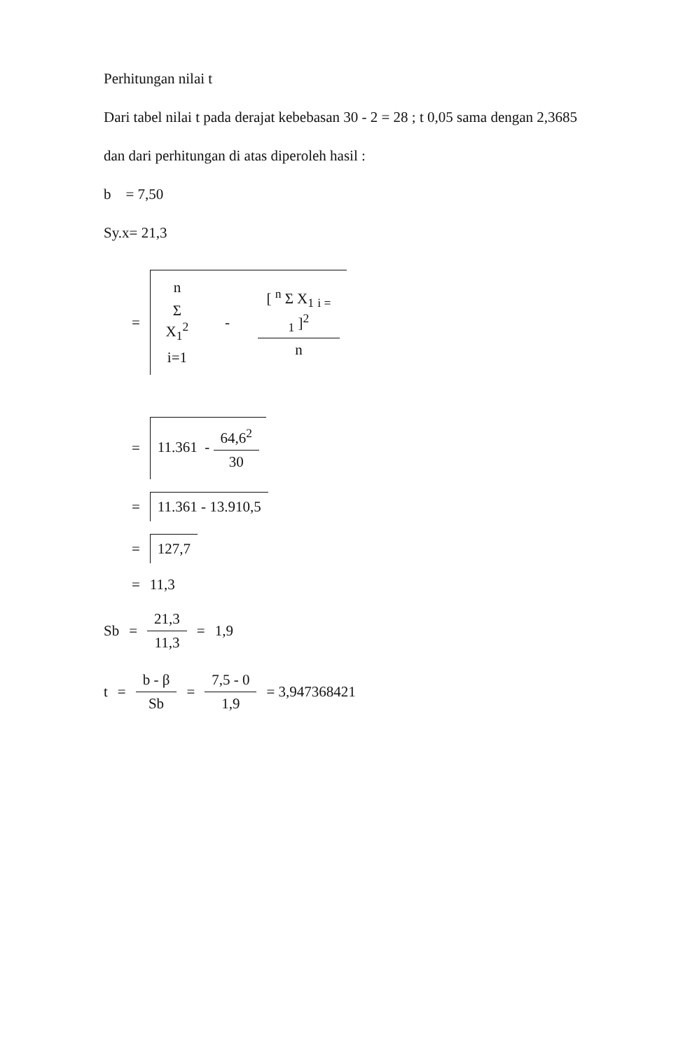Perhitungan nilai t
Dari tabel nilai t pada derajat kebebasan 30 - 2 = 28 ; t 0,05 sama dengan 2,3685
dan dari perhitungan di atas diperoleh hasil :
b = 7,50
Sy.x= 21,3
=
n Σ X<sub>1</sub><sup>2</sup> i=1
-
[ <sup>n</sup> Σ X<sub>1</sub> <sub>i = 1</sub> ]<sup>2</sup> n
=
11.361 -
64,6<sup>2</sup> 30
=
11.361 - 13.910,5
=
127,7
= 11,3
Sb =
21,3 11,3
= 1,9
t =
b - β Sb
=
7,5 - 0 1,9
= 3,947368421